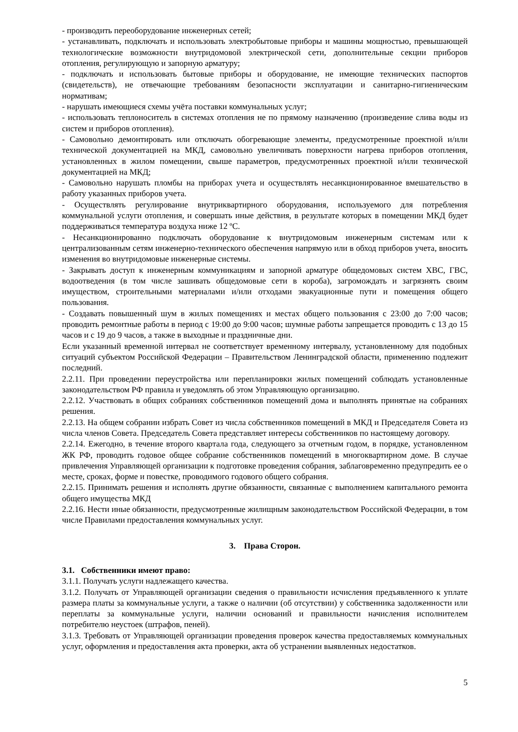- производить переоборудование инженерных сетей;
- устанавливать, подключать и использовать электробытовые приборы и машины мощностью, превышающей технологические возможности внутридомовой электрической сети, дополнительные секции приборов отопления, регулирующую и запорную арматуру;
- подключать и использовать бытовые приборы и оборудование, не имеющие технических паспортов (свидетельств), не отвечающие требованиям безопасности эксплуатации и санитарно-гигиеническим нормативам;
- нарушать имеющиеся схемы учёта поставки коммунальных услуг;
- использовать теплоноситель в системах отопления не по прямому назначению (произведение слива воды из систем и приборов отопления).
- Самовольно демонтировать или отключать обогревающие элементы, предусмотренные проектной и/или технической документацией на МКД, самовольно увеличивать поверхности нагрева приборов отопления, установленных в жилом помещении, свыше параметров, предусмотренных проектной и/или технической документацией на МКД;
- Самовольно нарушать пломбы на приборах учета и осуществлять несанкционированное вмешательство в работу указанных приборов учета.
- Осуществлять регулирование внутриквартирного оборудования, используемого для потребления коммунальной услуги отопления, и совершать иные действия, в результате которых в помещении МКД будет поддерживаться температура воздуха ниже 12 ºС.
- Несанкционированно подключать оборудование к внутридомовым инженерным системам или к централизованным сетям инженерно-технического обеспечения напрямую или в обход приборов учета, вносить изменения во внутридомовые инженерные системы.
- Закрывать доступ к инженерным коммуникациям и запорной арматуре общедомовых систем ХВС, ГВС, водоотведения (в том числе зашивать общедомовые сети в короба), загромождать и загрязнять своим имуществом, строительными материалами и/или отходами эвакуационные пути и помещения общего пользования.
- Создавать повышенный шум в жилых помещениях и местах общего пользования с 23:00 до 7:00 часов; проводить ремонтные работы в период с 19:00 до 9:00 часов; шумные работы запрещается проводить с 13 до 15 часов и с 19 до 9 часов, а также в выходные и праздничные дни.
Если указанный временной интервал не соответствует временному интервалу, установленному для подобных ситуаций субъектом Российской Федерации – Правительством Ленинградской области, применению подлежит последний.
2.2.11. При проведении переустройства или перепланировки жилых помещений соблюдать установленные законодательством РФ правила и уведомлять об этом Управляющую организацию.
2.2.12. Участвовать в общих собраниях собственников помещений дома и выполнять принятые на собраниях решения.
2.2.13. На общем собрании избрать Совет из числа собственников помещений в МКД и Председателя Совета из числа членов Совета. Председатель Совета представляет интересы собственников по настоящему договору.
2.2.14. Ежегодно, в течение второго квартала года, следующего за отчетным годом, в порядке, установленном ЖК РФ, проводить годовое общее собрание собственников помещений в многоквартирном доме. В случае привлечения Управляющей организации к подготовке проведения собрания, заблаговременно предупредить ее о месте, сроках, форме и повестке, проводимого годового общего собрания.
2.2.15. Принимать решения и исполнять другие обязанности, связанные с выполнением капитального ремонта общего имущества МКД
2.2.16. Нести иные обязанности, предусмотренные жилищным законодательством Российской Федерации, в том числе Правилами предоставления коммунальных услуг.
3. Права Сторон.
3.1. Собственники имеют право:
3.1.1. Получать услуги надлежащего качества.
3.1.2. Получать от Управляющей организации сведения о правильности исчисления предъявленного к уплате размера платы за коммунальные услуги, а также о наличии (об отсутствии) у собственника задолженности или переплаты за коммунальные услуги, наличии оснований и правильности начисления исполнителем потребителю неустоек (штрафов, пеней).
3.1.3. Требовать от Управляющей организации проведения проверок качества предоставляемых коммунальных услуг, оформления и предоставления акта проверки, акта об устранении выявленных недостатков.
5